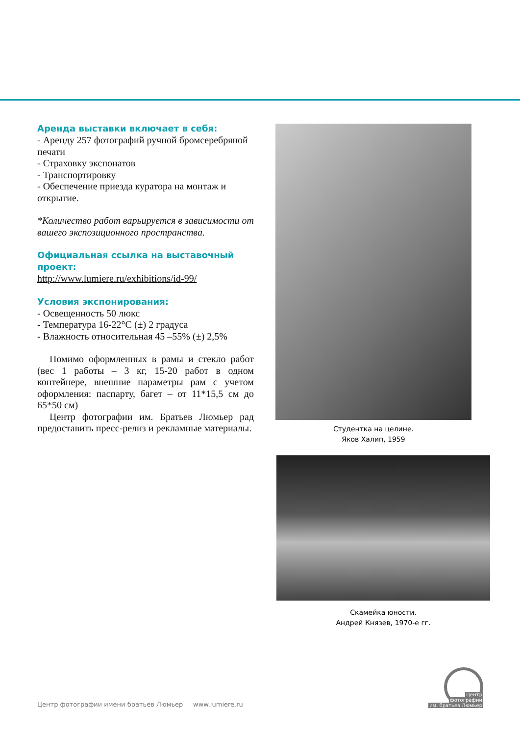Аренда выставки включает в себя:
- Аренду 257 фотографий ручной бромсеребряной печати
- Страховку экспонатов
- Транспортировку
- Обеспечение приезда куратора на монтаж и открытие.
*Количество работ варьируется в зависимости от вашего экспозиционного пространства.
Официальная ссылка на выставочный проект:
http://www.lumiere.ru/exhibitions/id-99/
Условия экспонирования:
- Освещенность 50 люкс
- Температура 16-22°C (±) 2 градуса
- Влажность относительная 45 –55% (±) 2,5%
Помимо оформленных в рамы и стекло работ (вес 1 работы – 3 кг, 15-20 работ в одном контейнере, внешние параметры рам с учетом оформления: паспарту, багет – от 11*15,5 см до 65*50 см)
Центр фотографии им. Братьев Люмьер рад предоставить пресс-релиз и рекламные материалы.
Студентка на целине.
Яков Халип, 1959
Скамейка юности.
Андрей Князев, 1970-е гг.
Центр фотографии имени братьев Люмьер www.lumiere.ru
Центр
фотографии
им. братьев Люмьер